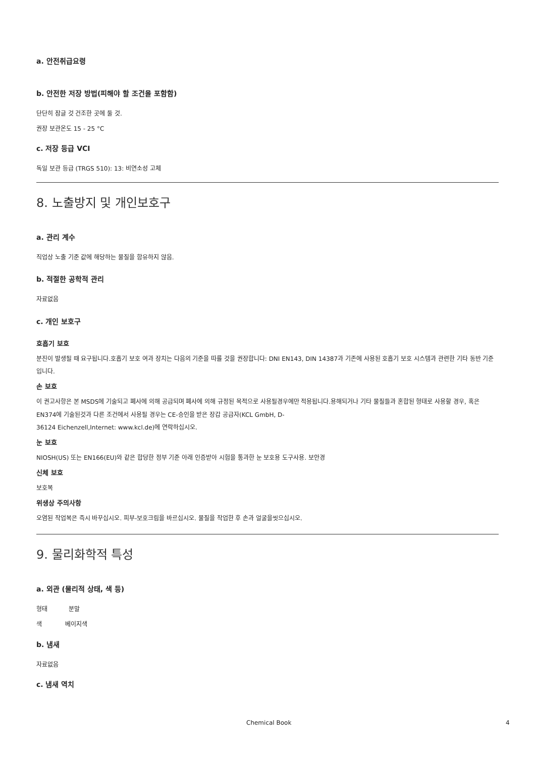a. 안전취급요령
b. 안전한 저장 방법(피해야 할 조건을 포함함)
단단히 잠글 것 건조한 곳에 둘 것.
권장 보관온도 15 - 25 °C
c. 저장 등급 VCI
독일 보관 등급 (TRGS 510): 13: 비연소성 고체
8. 노출방지 및 개인보호구
a. 관리 계수
직업상 노출 기준 값에 해당하는 물질을 함유하지 않음.
b. 적절한 공학적 관리
자료없음
c. 개인 보호구
호흡기 보호
분진이 발생될 때 요구됩니다.호흡기 보호 여과 장치는 다음의 기준을 따를 것을 권장합니다: DNI EN143, DIN 14387과 기존에 사용된 호흡기 보호 시스템과 관련한 기타 동반 기준입니다.
손 보호
이 권고사항은 본 MSDS에 기술되고 폐사에 의해 공급되며 폐사에 의해 규정된 목적으로 사용될경우에만 적용됩니다.용해되거나 기타 물질들과 혼합된 형태로 사용할 경우, 혹은 EN374에 기술된것과 다른 조건에서 사용될 경우는 CE-승인을 받은 장갑 공급자(KCL GmbH, D-
36124 Eichenzell,Internet: www.kcl.de)에 연락하십시오.
눈 보호
NIOSH(US) 또는 EN166(EU)와 같은 합당한 정부 기준 아래 인증받아 시험을 통과한 눈 보호용 도구사용. 보안경
신체 보호
보호복
위생상 주의사항
오염된 작업복은 즉시 바꾸십시오. 피부-보호크림을 바르십시오. 물질을 작업한 후 손과 얼굴을씻으십시오.
9. 물리화학적 특성
a. 외관 (물리적 상태, 색 등)
형태 분말
색 베이지색
b. 냄새
자료없음
c. 냄새 역치
Chemical Book 4